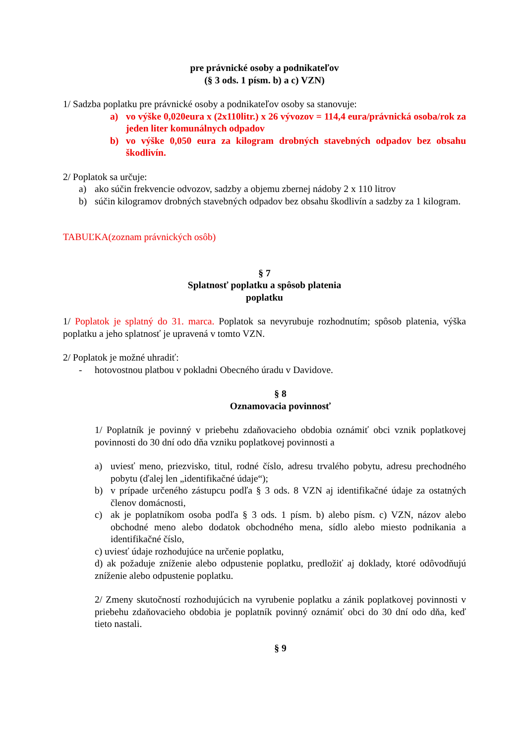pre právnické osoby a podnikateľov
(§ 3 ods. 1 písm. b) a c) VZN)
1/ Sadzba poplatku pre právnické osoby a podnikateľov osoby sa stanovuje:
a) vo výške 0,020eura x (2x110litr.) x 26 vývozov = 114,4 eura/právnická osoba/rok za jeden liter komunálnych odpadov
b) vo výške 0,050 eura za kilogram drobných stavebných odpadov bez obsahu škodlivín.
2/ Poplatok sa určuje:
a) ako súčin frekvencie odvozov, sadzby a objemu zbernej nádoby 2 x 110 litrov
b) súčin kilogramov drobných stavebných odpadov bez obsahu škodlivín a sadzby za 1 kilogram.
TABUĽKA(zoznam právnických osôb)
§ 7
Splatnosť poplatku a spôsob platenia
poplatku
1/ Poplatok je splatný do 31. marca. Poplatok sa nevyrubuje rozhodnutím; spôsob platenia, výška poplatku a jeho splatnosť je upravená v tomto VZN.
2/ Poplatok je možné uhradiť:
- hotovostnou platbou v pokladni Obecného úradu v Davidove.
§ 8
Oznamovacia povinnosť
1/ Poplatník je povinný v priebehu zdaňovacieho obdobia oznámiť obci vznik poplatkovej povinnosti do 30 dní odo dňa vzniku poplatkovej povinnosti a
a) uviesť meno, priezvisko, titul, rodné číslo, adresu trvalého pobytu, adresu prechodného pobytu (ďalej len „identifikačné údaje“);
b) v prípade určeného zástupcu podľa § 3 ods. 8 VZN aj identifikačné údaje za ostatných členov domácnosti,
c) ak je poplatníkom osoba podľa § 3 ods. 1 písm. b) alebo písm. c) VZN, názov alebo obchodné meno alebo dodatok obchodného mena, sídlo alebo miesto podnikania a identifikačné číslo,
c) uviesť údaje rozhodujúce na určenie poplatku,
d) ak požaduje zníženie alebo odpustenie poplatku, predložiť aj doklady, ktoré odôvodňujú zníženie alebo odpustenie poplatku.
2/ Zmeny skutočností rozhodujúcich na vyrubenie poplatku a zánik poplatkovej povinnosti v priebehu zdaňovacieho obdobia je poplatník povinný oznámiť obci do 30 dní odo dňa, keď tieto nastali.
§ 9